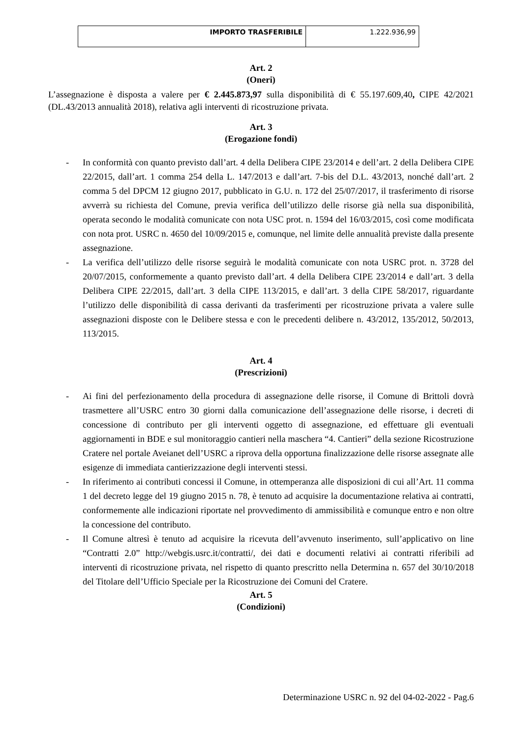| IMPORTO TRASFERIBILE | 1.222.936,99 |
Art. 2
(Oneri)
L’assegnazione è disposta a valere per € 2.445.873,97 sulla disponibilità di € 55.197.609,40, CIPE 42/2021 (DL.43/2013 annualità 2018), relativa agli interventi di ricostruzione privata.
Art. 3
(Erogazione fondi)
- In conformità con quanto previsto dall’art. 4 della Delibera CIPE 23/2014 e dell’art. 2 della Delibera CIPE 22/2015, dall’art. 1 comma 254 della L. 147/2013 e dall’art. 7-bis del D.L. 43/2013, nonché dall’art. 2 comma 5 del DPCM 12 giugno 2017, pubblicato in G.U. n. 172 del 25/07/2017, il trasferimento di risorse avverrà su richiesta del Comune, previa verifica dell’utilizzo delle risorse già nella sua disponibilità, operata secondo le modalità comunicate con nota USC prot. n. 1594 del 16/03/2015, così come modificata con nota prot. USRC n. 4650 del 10/09/2015 e, comunque, nel limite delle annualità previste dalla presente assegnazione.
- La verifica dell’utilizzo delle risorse seguirà le modalità comunicate con nota USRC prot. n. 3728 del 20/07/2015, conformemente a quanto previsto dall’art. 4 della Delibera CIPE 23/2014 e dall’art. 3 della Delibera CIPE 22/2015, dall’art. 3 della CIPE 113/2015, e dall’art. 3 della CIPE 58/2017, riguardante l’utilizzo delle disponibilità di cassa derivanti da trasferimenti per ricostruzione privata a valere sulle assegnazioni disposte con le Delibere stessa e con le precedenti delibere n. 43/2012, 135/2012, 50/2013, 113/2015.
Art. 4
(Prescrizioni)
- Ai fini del perfezionamento della procedura di assegnazione delle risorse, il Comune di Brittoli dovrà trasmettere all’USRC entro 30 giorni dalla comunicazione dell’assegnazione delle risorse, i decreti di concessione di contributo per gli interventi oggetto di assegnazione, ed effettuare gli eventuali aggiornamenti in BDE e sul monitoraggio cantieri nella maschera “4. Cantieri” della sezione Ricostruzione Cratere nel portale Aveianet dell’USRC a riprova della opportuna finalizzazione delle risorse assegnate alle esigenze di immediata cantierizzazione degli interventi stessi.
- In riferimento ai contributi concessi il Comune, in ottemperanza alle disposizioni di cui all’Art. 11 comma 1 del decreto legge del 19 giugno 2015 n. 78, è tenuto ad acquisire la documentazione relativa ai contratti, conformemente alle indicazioni riportate nel provvedimento di ammissibilità e comunque entro e non oltre la concessione del contributo.
- Il Comune altresì è tenuto ad acquisire la ricevuta dell’avvenuto inserimento, sull’applicativo on line “Contratti 2.0” http://webgis.usrc.it/contratti/, dei dati e documenti relativi ai contratti riferibili ad interventi di ricostruzione privata, nel rispetto di quanto prescritto nella Determina n. 657 del 30/10/2018 del Titolare dell’Ufficio Speciale per la Ricostruzione dei Comuni del Cratere.
Art. 5
(Condizioni)
Determinazione USRC n. 92 del 04-02-2022 - Pag.6